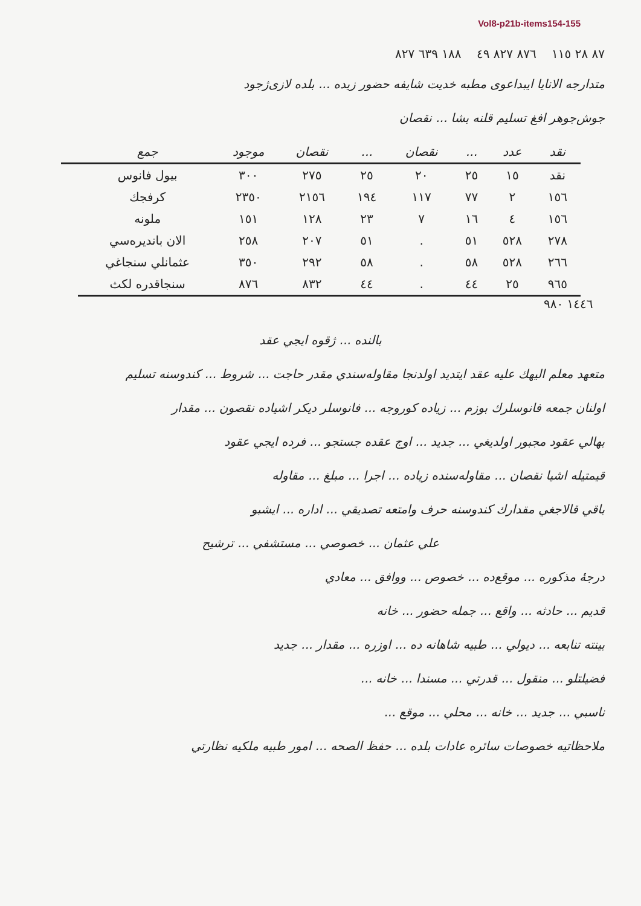Vol8-p21b-items154-155
٨٧ ٢٨ ١١٥ ٨٧٦ ٨٢٧ ٤٩ ١٨٨ ٦٣٩ ٨٢٧
متدارجه الانایا ایبداعوی مطبه خدیت شایفه حضور زیده ... بلده لازی‌ژجود
جوش‌جوهر افغ تسلیم قلنه بشا ... نقصان
| نقد | عدد | ... | نقصان | ... | نقصان | موجود | جمع | |
| --- | --- | --- | --- | --- | --- | --- | --- | --- |
| نقد | ١٥ | ٢٥ | ٢٠ | ٢٥ | ٢٧٥ | ٣٠٠ | بيول فانوس | |
| ١٥٦ | ٢ | ٧٧ | ١١٧ | ١٩٤ | ٢١٥٦ | ٢٣٥٠ | كرفجك | |
| ١٥٦ | ٤ | ١٦ | ٧ | ٢٣ | ١٢٨ | ١٥١ | ملونه | |
| ٢٧٨ | ٥٢٨ | ٥١ | . | ٥١ | ٢٠٧ | ٢٥٨ | الان بانديره‌سي | |
| ٢٦٦ | ٥٢٨ | ٥٨ | . | ٥٨ | ٢٩٢ | ٣٥٠ | عثمانلي سنجاغي | |
| ٩٦٥ | ٢٥ | ٤٤ | . | ٤٤ | ٨٣٢ | ٨٧٦ | سنجاقدره لكث | |
١٤٤٦ ٩٨٠
بالنده‌ ... ژقوه ايجي عقد
متعهد معلم اليهك عليه عقد ايتديد اولدنجا مقاوله‌سندي مقدر حاجت ... شروط ... كندوسنه تسليم
اولنان جمعه فانوسلرك بوزم ... زياده كوروجه ... فانوسلر ديكر اشياده نقصون ... مقدار
بهالي عقود مجبور اولديغي ... جديد ... اوج عقده جستجو ... فرده ايجي عقود
قيمتيله اشيا نقصان ... مقاوله‌سنده زياده ... اجرا ... مبلغ ... مقاوله
باقي قالاجغي مقدارك كندوسنه حرف وامتعه تصديقي ... اداره ... ايشبو
علي عثمان ... خصوصي ... مستشفي ... ترشيح
درجهٔ مذكوره ... موقع‌ده ... خصوص ... ووافق ... معادي
قديم ... حادثه ... واقع ... جمله حضور ... خانه
بينته تنابعه ... ديولي ... طبيه شاهانه ده ... اوزره ... مقدار ... جديد
فضيلتلو ... منقول ... قدرتي ... مسندا ... خانه ...
ناسبي ... جديد ... خانه ... محلي ... موقع ...
ملاحظاتيه خصوصات سائره عادات بلده ... حفظ الصحه ... امور طبيه ملكيه نظارتي